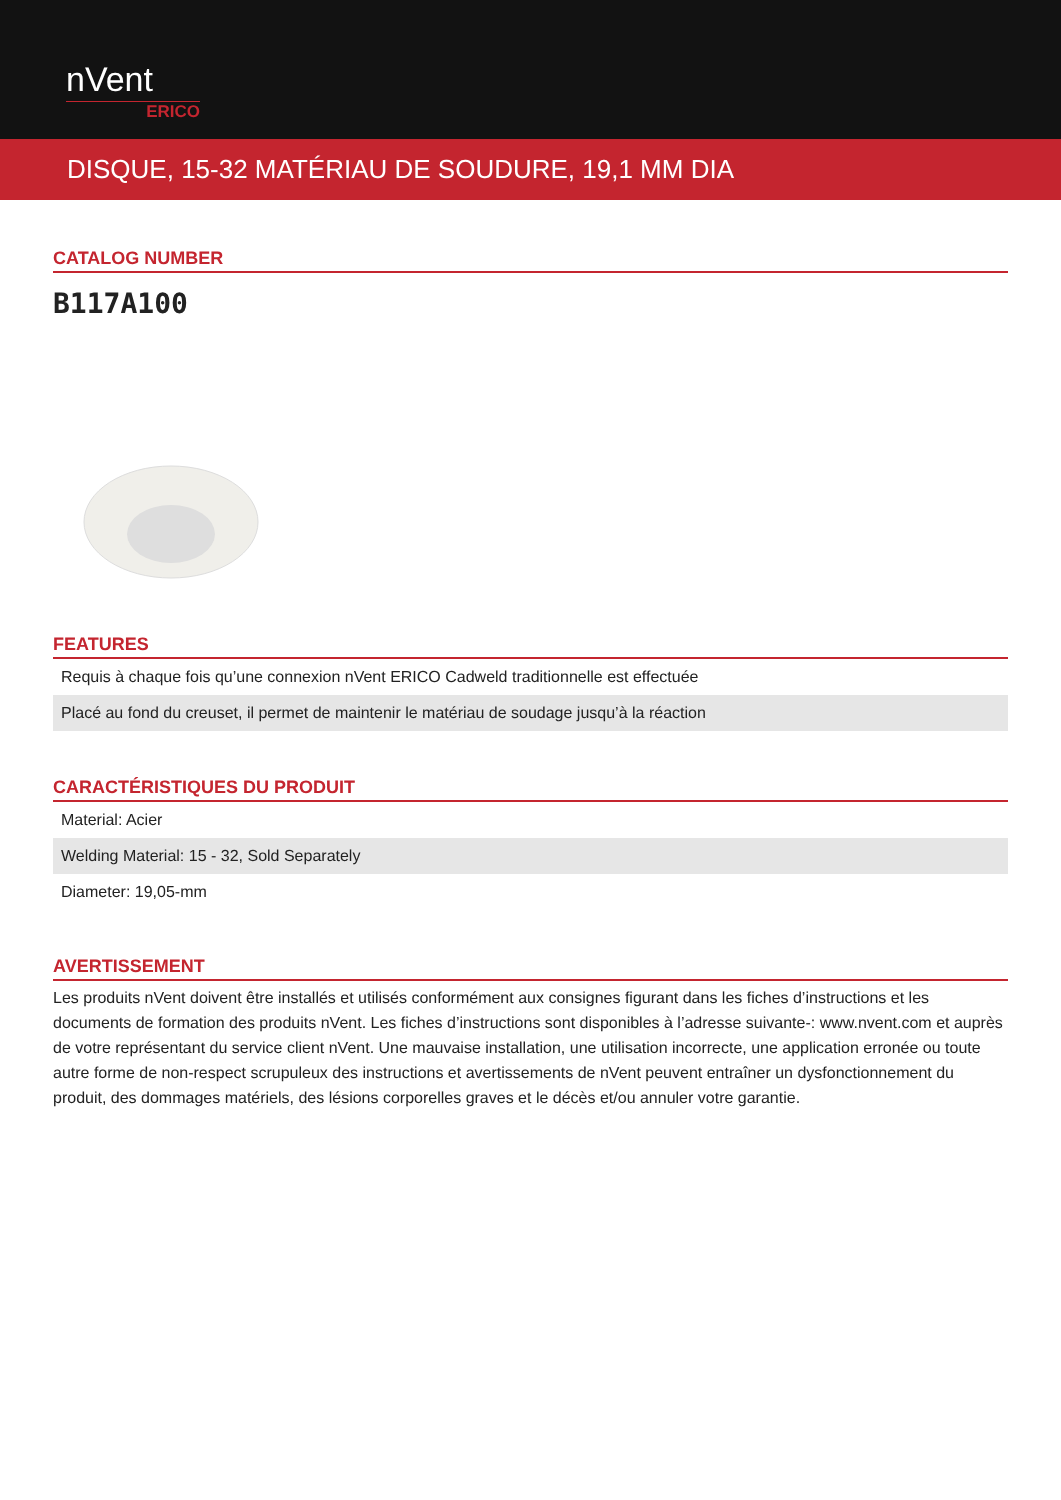nVent
ERICO
DISQUE, 15-32 MATÉRIAU DE SOUDURE, 19,1 MM DIA
CATALOG NUMBER
B117A100
FEATURES
| Requis à chaque fois qu’une connexion nVent ERICO Cadweld traditionnelle est effectuée |
| Placé au fond du creuset, il permet de maintenir le matériau de soudage jusqu’à la réaction |
CARACTÉRISTIQUES DU PRODUIT
| Material: Acier |
| Welding Material: 15 - 32, Sold Separately |
| Diameter: 19,05-mm |
AVERTISSEMENT
Les produits nVent doivent être installés et utilisés conformément aux consignes figurant dans les fiches d’instructions et les documents de formation des produits nVent. Les fiches d’instructions sont disponibles à l’adresse suivante-: www.nvent.com et auprès de votre représentant du service client nVent. Une mauvaise installation, une utilisation incorrecte, une application erronée ou toute autre forme de non-respect scrupuleux des instructions et avertissements de nVent peuvent entraîner un dysfonctionnement du produit, des dommages matériels, des lésions corporelles graves et le décès et/ou annuler votre garantie.